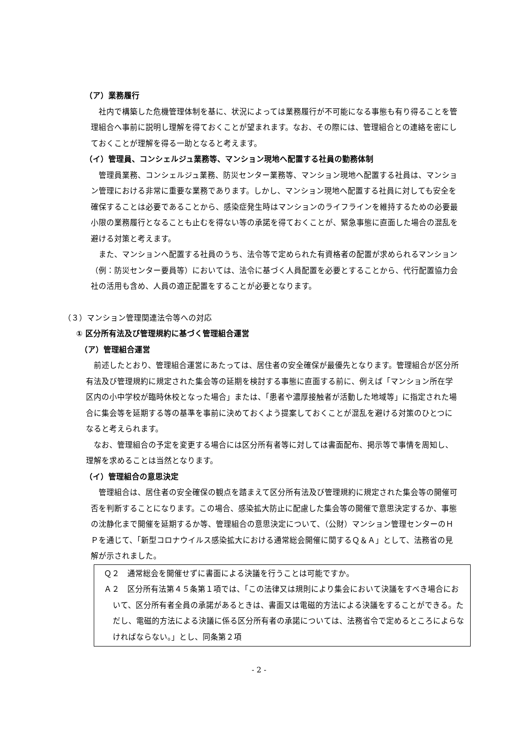（ア）業務履行
社内で構築した危機管理体制を基に、状況によっては業務履行が不可能になる事態も有り得ることを管理組合へ事前に説明し理解を得ておくことが望まれます。なお、その際には、管理組合との連絡を密にしておくことが理解を得る一助となると考えます。
（イ）管理員、コンシェルジュ業務等、マンション現地へ配置する社員の勤務体制
管理員業務、コンシェルジュ業務、防災センター業務等、マンション現地へ配置する社員は、マンション管理における非常に重要な業務であります。しかし、マンション現地へ配置する社員に対しても安全を確保することは必要であることから、感染症発生時はマンションのライフラインを維持するための必要最小限の業務履行となることも止むを得ない等の承諾を得ておくことが、緊急事態に直面した場合の混乱を避ける対策と考えます。
また、マンションへ配置する社員のうち、法令等で定められた有資格者の配置が求められるマンション（例：防災センター要員等）においては、法令に基づく人員配置を必要とすることから、代行配置協力会社の活用も含め、人員の適正配置をすることが必要となります。
（３）マンション管理関連法令等への対応
① 区分所有法及び管理規約に基づく管理組合運営
（ア）管理組合運営
前述したとおり、管理組合運営にあたっては、居住者の安全確保が最優先となります。管理組合が区分所有法及び管理規約に規定された集会等の延期を検討する事態に直面する前に、例えば「マンション所在学区内の小中学校が臨時休校となった場合」または、「患者や濃厚接触者が活動した地域等」に指定された場合に集会等を延期する等の基準を事前に決めておくよう提案しておくことが混乱を避ける対策のひとつになると考えられます。
なお、管理組合の予定を変更する場合には区分所有者等に対しては書面配布、掲示等で事情を周知し、理解を求めることは当然となります。
（イ）管理組合の意思決定
管理組合は、居住者の安全確保の観点を踏まえて区分所有法及び管理規約に規定された集会等の開催可否を判断することになります。この場合、感染拡大防止に配慮した集会等の開催で意思決定するか、事態の沈静化まで開催を延期するか等、管理組合の意思決定について、（公財）マンション管理センターのＨＰを通じて、「新型コロナウイルス感染拡大における通常総会開催に関するＱ＆Ａ」として、法務省の見解が示されました。
Ｑ２　通常総会を開催せずに書面による決議を行うことは可能ですか。
Ａ２　区分所有法第４５条第１項では、「この法律又は規則により集会において決議をすべき場合において、区分所有者全員の承諾があるときは、書面又は電磁的方法による決議をすることができる。ただし、電磁的方法による決議に係る区分所有者の承諾については、法務省令で定めるところによらなければならない。」とし、同条第２項
- 2 -